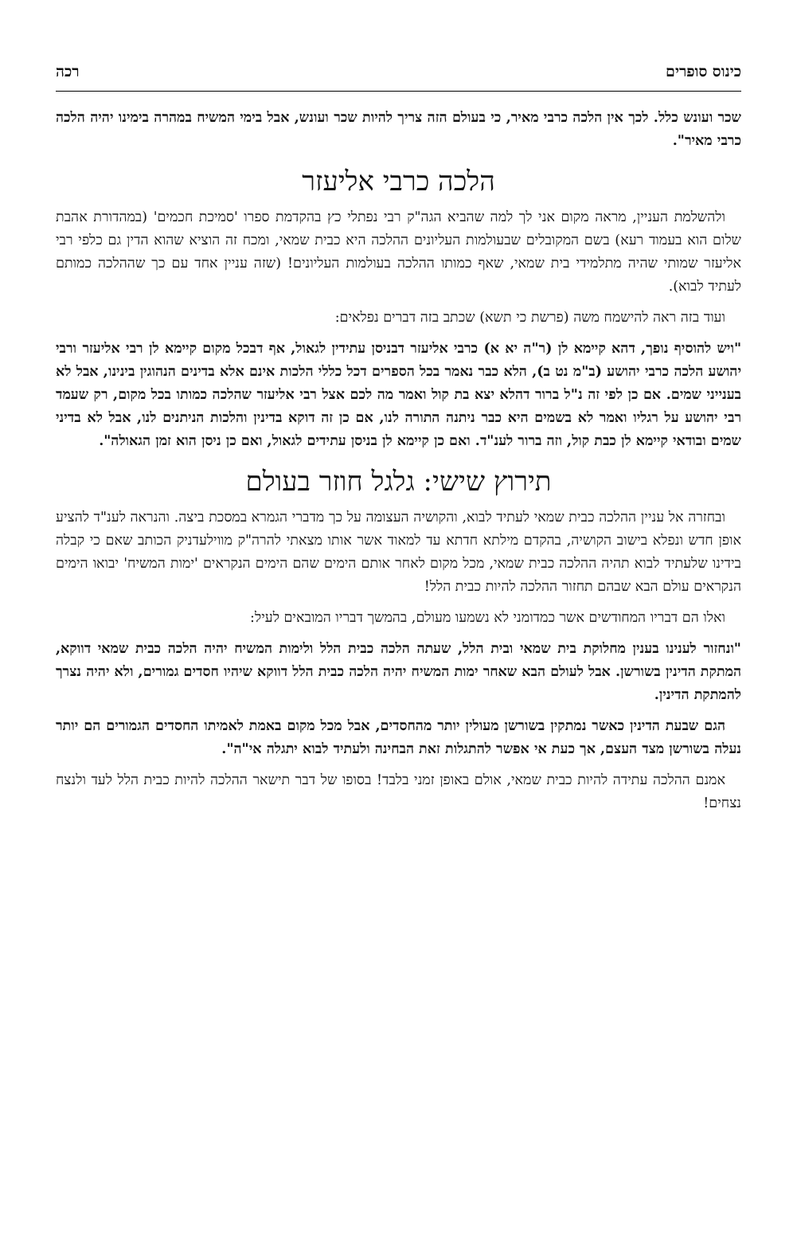כינוס סופרים רכה
שכר ועונש כלל. לכך אין הלכה כרבי מאיר, כי בעולם הזה צריך להיות שכר ועונש, אבל בימי המשיח במהרה בימינו יהיה הלכה כרבי מאיר".
הלכה כרבי אליעזר
ולהשלמת העניין, מראה מקום אני לך למה שהביא הגה"ק רבי נפתלי כץ בהקדמת ספרו 'סמיכת חכמים' (במהדורת אהבת שלום הוא בעמוד רעא) בשם המקובלים שבעולמות העליונים ההלכה היא כבית שמאי, ומכח זה הוציא שהוא הדין גם כלפי רבי אליעזר שמותי שהיה מתלמידי בית שמאי, שאף כמותו ההלכה בעולמות העליונים! (שזה עניין אחד עם כך שההלכה כמותם לעתיד לבוא).
ועוד בזה ראה להישמח משה (פרשת כי תשא) שכתב בזה דברים נפלאים:
"ויש להוסיף נופך, דהא קיימא לן (ר"ה יא א) כרבי אליעזר דבניסן עתידין לגאול, אף דבכל מקום קיימא לן רבי אליעזר ורבי יהושע הלכה כרבי יהושע (ב"מ נט ב), הלא כבר נאמר בכל הספרים דכל כללי הלכות אינם אלא בדינים הנהוגין בינינו, אבל לא בענייני שמים. אם כן לפי זה נ"ל ברור דהלא יצא בת קול ואמר מה לכם אצל רבי אליעזר שהלכה כמותו בכל מקום, רק שעמד רבי יהושע על רגליו ואמר לא בשמים היא כבר ניתנה התורה לנו, אם כן זה דוקא בדינין והלכות הניתנים לנו, אבל לא בדיני שמים ובודאי קיימא לן כבת קול, וזה ברור לענ"ד. ואם כן קיימא לן בניסן עתידים לגאול, ואם כן ניסן הוא זמן הגאולה".
תירוץ שישי: גלגל חוזר בעולם
ובחזרה אל עניין ההלכה כבית שמאי לעתיד לבוא, והקושיה העצומה על כך מדברי הגמרא במסכת ביצה. והנראה לענ"ד להציע אופן חדש ונפלא בישוב הקושיה, בהקדם מילתא חדתא עד למאוד אשר אותו מצאתי להרה"ק מווילעדניק הכותב שאם כי קבלה בידינו שלעתיד לבוא תהיה ההלכה כבית שמאי, מכל מקום לאחר אותם הימים שהם הימים הנקראים 'ימות המשיח' יבואו הימים הנקראים עולם הבא שבהם תחזור ההלכה להיות כבית הלל!
ואלו הם דבריו המחודשים אשר כמדומני לא נשמעו מעולם, בהמשך דבריו המובאים לעיל:
"ונחזור לענינו בענין מחלוקת בית שמאי ובית הלל, שעתה הלכה כבית הלל ולימות המשיח יהיה הלכה כבית שמאי דווקא, המתקת הדינין בשורשן. אבל לעולם הבא שאחר ימות המשיח יהיה הלכה כבית הלל דווקא שיהיו חסדים גמורים, ולא יהיה נצרך להמתקת הדינין.
הגם שבעת הדינין כאשר נמתקין בשורשן מעולין יותר מהחסדים, אבל מכל מקום באמת לאמיתו החסדים הגמורים הם יותר נעלה בשורשן מצד העצם, אך כעת אי אפשר להתגלות זאת הבחינה ולעתיד לבוא יתגלה אי"ה".
אמנם ההלכה עתידה להיות כבית שמאי, אולם באופן זמני בלבד! בסופו של דבר תישאר ההלכה להיות כבית הלל לעד ולנצח נצחים!